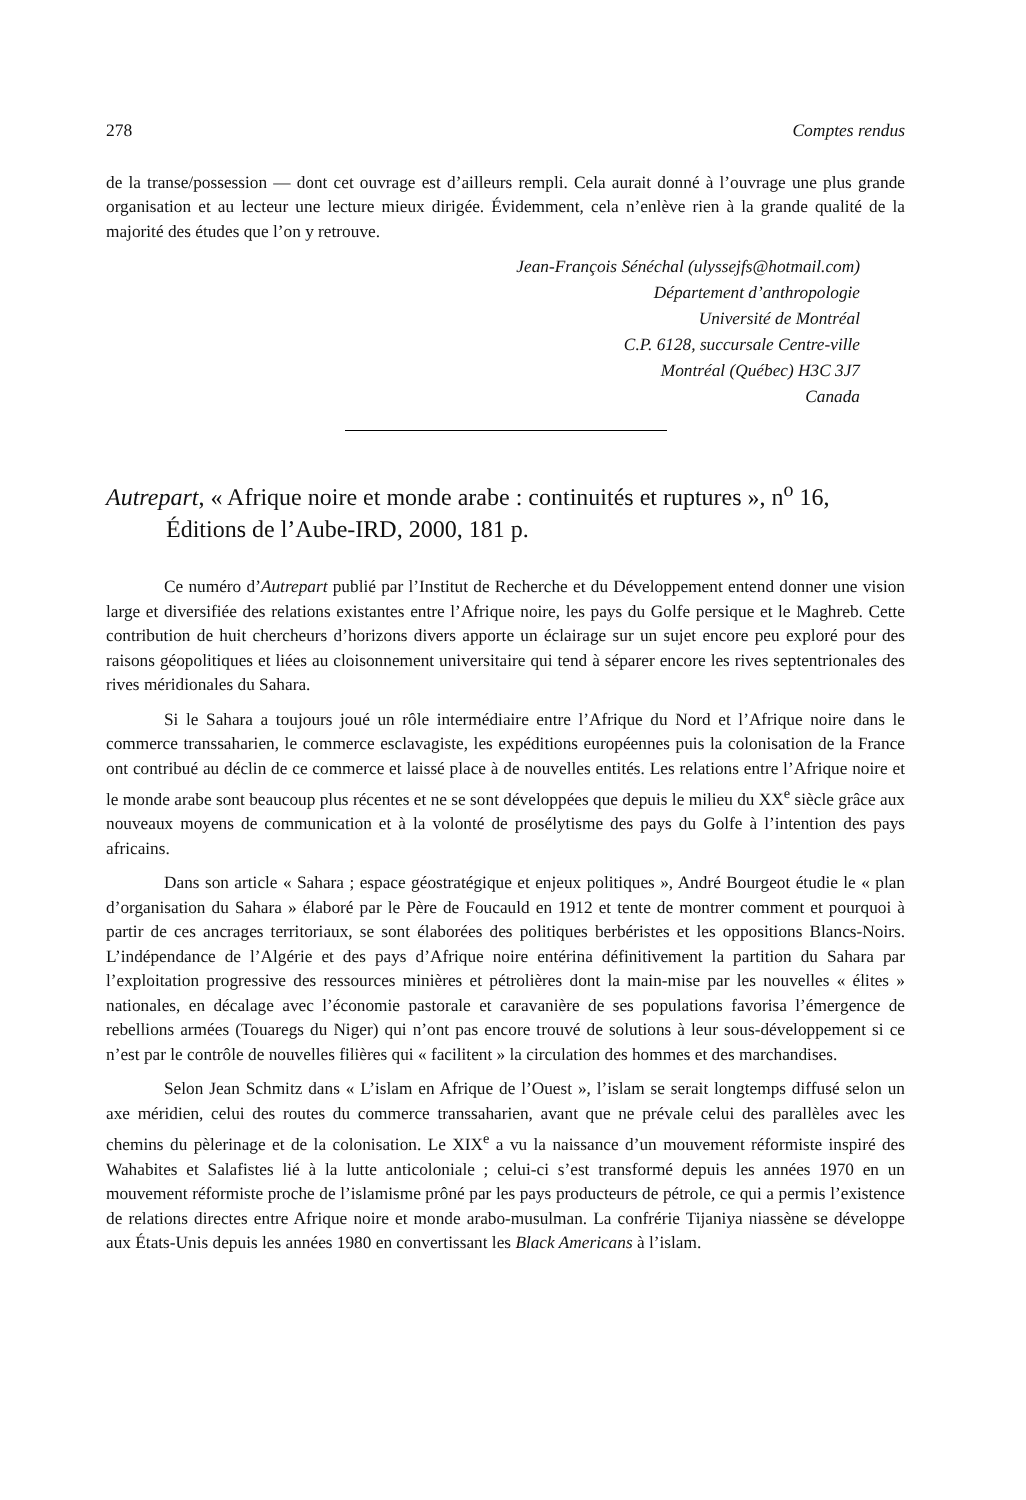278 Comptes rendus
de la transe/possession — dont cet ouvrage est d’ailleurs rempli. Cela aurait donné à l’ouvrage une plus grande organisation et au lecteur une lecture mieux dirigée. Évidemment, cela n’enlève rien à la grande qualité de la majorité des études que l’on y retrouve.
Jean-François Sénéchal (ulyssejfs@hotmail.com)
Département d’anthropologie
Université de Montréal
C.P. 6128, succursale Centre-ville
Montréal (Québec) H3C 3J7
Canada
Autrepart, « Afrique noire et monde arabe : continuités et ruptures », n<sup>o</sup> 16, Éditions de l’Aube-IRD, 2000, 181 p.
Ce numéro d’Autrepart publié par l’Institut de Recherche et du Développement entend donner une vision large et diversifiée des relations existantes entre l’Afrique noire, les pays du Golfe persique et le Maghreb. Cette contribution de huit chercheurs d’horizons divers apporte un éclairage sur un sujet encore peu exploré pour des raisons géopolitiques et liées au cloisonnement universitaire qui tend à séparer encore les rives septentrionales des rives méridionales du Sahara.
Si le Sahara a toujours joué un rôle intermédiaire entre l’Afrique du Nord et l’Afrique noire dans le commerce transsaharien, le commerce esclavagiste, les expéditions européennes puis la colonisation de la France ont contribué au déclin de ce commerce et laissé place à de nouvelles entités. Les relations entre l’Afrique noire et le monde arabe sont beaucoup plus récentes et ne se sont développées que depuis le milieu du XX<sup>e</sup> siècle grâce aux nouveaux moyens de communication et à la volonté de prosélytisme des pays du Golfe à l’intention des pays africains.
Dans son article « Sahara ; espace géostratégique et enjeux politiques », André Bourgeot étudie le « plan d’organisation du Sahara » élaboré par le Père de Foucauld en 1912 et tente de montrer comment et pourquoi à partir de ces ancrages territoriaux, se sont élaborées des politiques berbéristes et les oppositions Blancs-Noirs. L’indépendance de l’Algérie et des pays d’Afrique noire entérina définitivement la partition du Sahara par l’exploitation progressive des ressources minières et pétrolières dont la main-mise par les nouvelles « élites » nationales, en décalage avec l’économie pastorale et caravanière de ses populations favorisa l’émergence de rebellions armées (Touaregs du Niger) qui n’ont pas encore trouvé de solutions à leur sous-développement si ce n’est par le contrôle de nouvelles filières qui « facilitent » la circulation des hommes et des marchandises.
Selon Jean Schmitz dans « L’islam en Afrique de l’Ouest », l’islam se serait longtemps diffusé selon un axe méridien, celui des routes du commerce transsaharien, avant que ne prévale celui des parallèles avec les chemins du pèlerinage et de la colonisation. Le XIX<sup>e</sup> a vu la naissance d’un mouvement réformiste inspiré des Wahabites et Salafistes lié à la lutte anticoloniale ; celui-ci s’est transformé depuis les années 1970 en un mouvement réformiste proche de l’islamisme prôné par les pays producteurs de pétrole, ce qui a permis l’existence de relations directes entre Afrique noire et monde arabo-musulman. La confrérie Tijaniya niassène se développe aux États-Unis depuis les années 1980 en convertissant les Black Americans à l’islam.